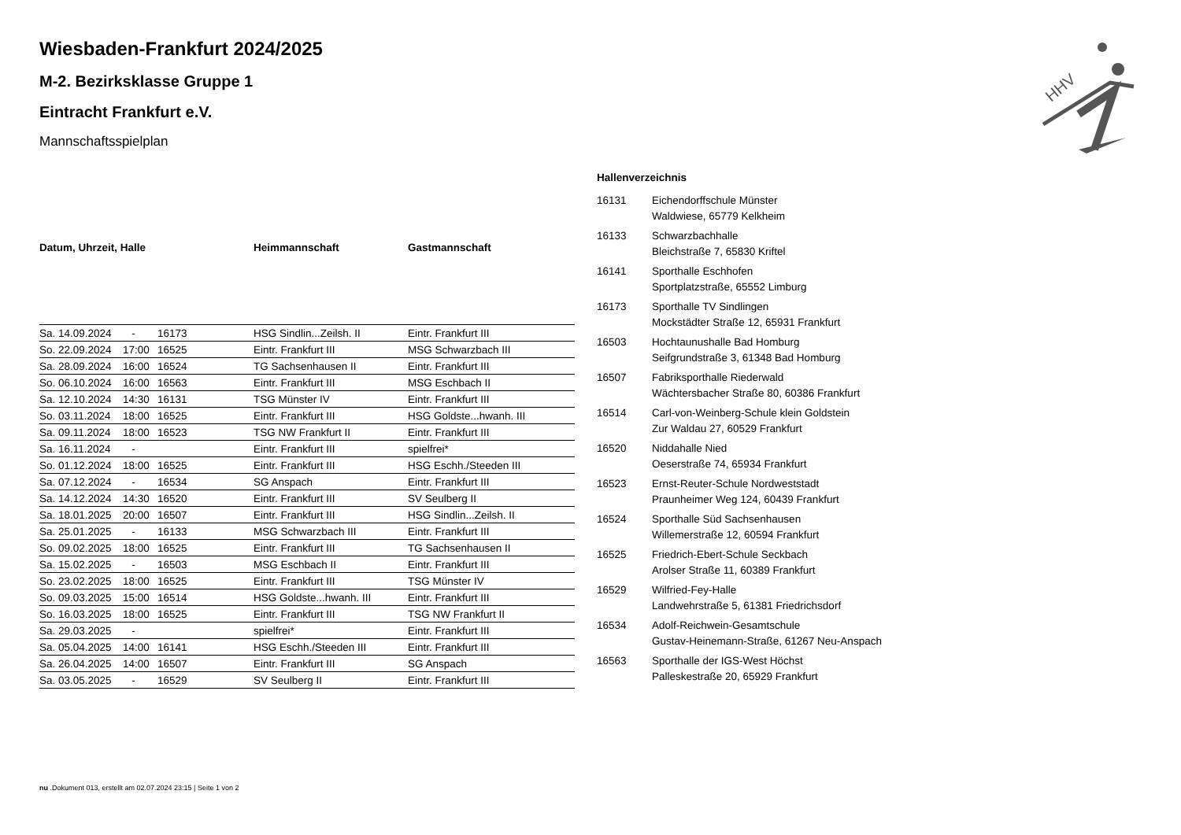HHV
Wiesbaden-Frankfurt 2024/2025
M-2. Bezirksklasse Gruppe 1
Eintracht Frankfurt e.V.
Mannschaftsspielplan
| Datum, Uhrzeit, Halle | | | Heimmannschaft | Gastmannschaft |
| --- | --- | --- | --- | --- |
| Sa. 14.09.2024 | - | 16173 | HSG Sindlin...Zeilsh. II | Eintr. Frankfurt III |
| So. 22.09.2024 | 17:00 | 16525 | Eintr. Frankfurt III | MSG Schwarzbach III |
| Sa. 28.09.2024 | 16:00 | 16524 | TG Sachsenhausen II | Eintr. Frankfurt III |
| So. 06.10.2024 | 16:00 | 16563 | Eintr. Frankfurt III | MSG Eschbach II |
| Sa. 12.10.2024 | 14:30 | 16131 | TSG Münster IV | Eintr. Frankfurt III |
| So. 03.11.2024 | 18:00 | 16525 | Eintr. Frankfurt III | HSG Goldste...hwanh. III |
| Sa. 09.11.2024 | 18:00 | 16523 | TSG NW Frankfurt II | Eintr. Frankfurt III |
| Sa. 16.11.2024 | - | | Eintr. Frankfurt III | spielfrei* |
| So. 01.12.2024 | 18:00 | 16525 | Eintr. Frankfurt III | HSG Eschh./Steeden III |
| Sa. 07.12.2024 | - | 16534 | SG Anspach | Eintr. Frankfurt III |
| Sa. 14.12.2024 | 14:30 | 16520 | Eintr. Frankfurt III | SV Seulberg II |
| Sa. 18.01.2025 | 20:00 | 16507 | Eintr. Frankfurt III | HSG Sindlin...Zeilsh. II |
| Sa. 25.01.2025 | - | 16133 | MSG Schwarzbach III | Eintr. Frankfurt III |
| So. 09.02.2025 | 18:00 | 16525 | Eintr. Frankfurt III | TG Sachsenhausen II |
| Sa. 15.02.2025 | - | 16503 | MSG Eschbach II | Eintr. Frankfurt III |
| So. 23.02.2025 | 18:00 | 16525 | Eintr. Frankfurt III | TSG Münster IV |
| So. 09.03.2025 | 15:00 | 16514 | HSG Goldste...hwanh. III | Eintr. Frankfurt III |
| So. 16.03.2025 | 18:00 | 16525 | Eintr. Frankfurt III | TSG NW Frankfurt II |
| Sa. 29.03.2025 | - | | spielfrei* | Eintr. Frankfurt III |
| Sa. 05.04.2025 | 14:00 | 16141 | HSG Eschh./Steeden III | Eintr. Frankfurt III |
| Sa. 26.04.2025 | 14:00 | 16507 | Eintr. Frankfurt III | SG Anspach |
| Sa. 03.05.2025 | - | 16529 | SV Seulberg II | Eintr. Frankfurt III |
Hallenverzeichnis
| 16131 | Eichendorffschule Münster Waldwiese, 65779 Kelkheim |
| 16133 | Schwarzbachhalle Bleichstraße 7, 65830 Kriftel |
| 16141 | Sporthalle Eschhofen Sportplatzstraße, 65552 Limburg |
| 16173 | Sporthalle TV Sindlingen Mockstädter Straße 12, 65931 Frankfurt |
| 16503 | Hochtaunushalle Bad Homburg Seifgrundstraße 3, 61348 Bad Homburg |
| 16507 | Fabriksporthalle Riederwald Wächtersbacher Straße 80, 60386 Frankfurt |
| 16514 | Carl-von-Weinberg-Schule klein Goldstein Zur Waldau 27, 60529 Frankfurt |
| 16520 | Niddahalle Nied Oeserstraße 74, 65934 Frankfurt |
| 16523 | Ernst-Reuter-Schule Nordweststadt Praunheimer Weg 124, 60439 Frankfurt |
| 16524 | Sporthalle Süd Sachsenhausen Willemerstraße 12, 60594 Frankfurt |
| 16525 | Friedrich-Ebert-Schule Seckbach Arolser Straße 11, 60389 Frankfurt |
| 16529 | Wilfried-Fey-Halle Landwehrstraße 5, 61381 Friedrichsdorf |
| 16534 | Adolf-Reichwein-Gesamtschule Gustav-Heinemann-Straße, 61267 Neu-Anspach |
| 16563 | Sporthalle der IGS-West Höchst Palleskestraße 20, 65929 Frankfurt |
nu .Dokument 013, erstellt am 02.07.2024 23:15 | Seite 1 von 2